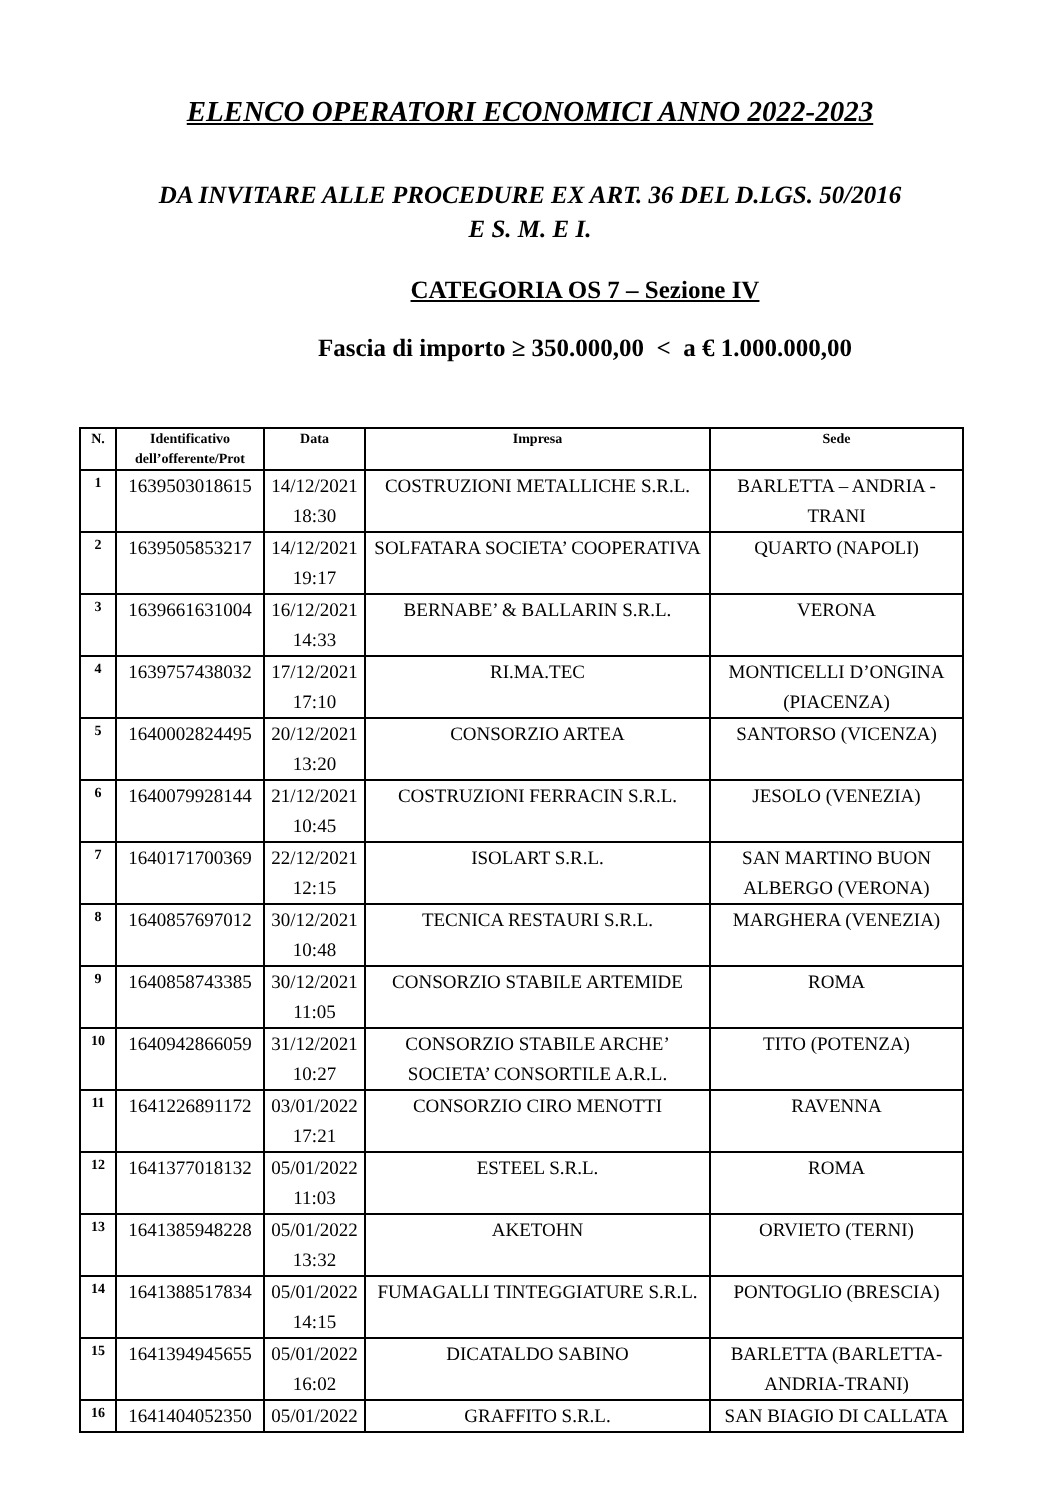ELENCO OPERATORI ECONOMICI ANNO 2022-2023
DA INVITARE ALLE PROCEDURE EX ART. 36 DEL D.LGS. 50/2016
E S. M. E I.
CATEGORIA OS 7 – Sezione IV
Fascia di importo ≥ 350.000,00 < a € 1.000.000,00
| N. | Identificativo dell’offerente/Prot | Data | Impresa | Sede |
| --- | --- | --- | --- | --- |
| 1 | 1639503018615 | 14/12/2021 18:30 | COSTRUZIONI METALLICHE S.R.L. | BARLETTA – ANDRIA - TRANI |
| 2 | 1639505853217 | 14/12/2021 19:17 | SOLFATARA SOCIETA’ COOPERATIVA | QUARTO (NAPOLI) |
| 3 | 1639661631004 | 16/12/2021 14:33 | BERNABE’ & BALLARIN S.R.L. | VERONA |
| 4 | 1639757438032 | 17/12/2021 17:10 | RI.MA.TEC | MONTICELLI D’ONGINA (PIACENZA) |
| 5 | 1640002824495 | 20/12/2021 13:20 | CONSORZIO ARTEA | SANTORSO (VICENZA) |
| 6 | 1640079928144 | 21/12/2021 10:45 | COSTRUZIONI FERRACIN S.R.L. | JESOLO (VENEZIA) |
| 7 | 1640171700369 | 22/12/2021 12:15 | ISOLART S.R.L. | SAN MARTINO BUON ALBERGO (VERONA) |
| 8 | 1640857697012 | 30/12/2021 10:48 | TECNICA RESTAURI S.R.L. | MARGHERA (VENEZIA) |
| 9 | 1640858743385 | 30/12/2021 11:05 | CONSORZIO STABILE ARTEMIDE | ROMA |
| 10 | 1640942866059 | 31/12/2021 10:27 | CONSORZIO STABILE ARCHE’ SOCIETA’ CONSORTILE A.R.L. | TITO (POTENZA) |
| 11 | 1641226891172 | 03/01/2022 17:21 | CONSORZIO CIRO MENOTTI | RAVENNA |
| 12 | 1641377018132 | 05/01/2022 11:03 | ESTEEL S.R.L. | ROMA |
| 13 | 1641385948228 | 05/01/2022 13:32 | AKETOHN | ORVIETO (TERNI) |
| 14 | 1641388517834 | 05/01/2022 14:15 | FUMAGALLI TINTEGGIATURE S.R.L. | PONTOGLIO (BRESCIA) |
| 15 | 1641394945655 | 05/01/2022 16:02 | DICATALDO SABINO | BARLETTA (BARLETTA-ANDRIA-TRANI) |
| 16 | 1641404052350 | 05/01/2022 | GRAFFITO S.R.L. | SAN BIAGIO DI CALLATA |